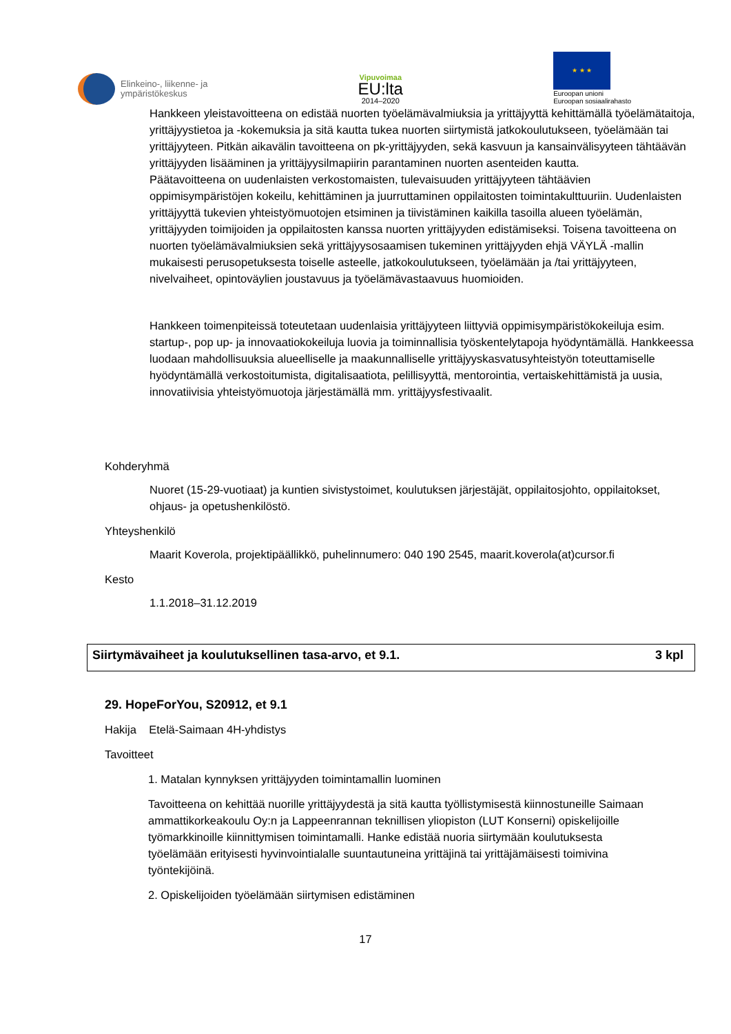Elinkeino-, liikenne- ja
ympäristökeskus
Vipuvoimaa
EU:lta
2014–2020
★ ★ ★
Euroopan unioni
Euroopan sosiaalirahasto
Hankkeen yleistavoitteena on edistää nuorten työelämävalmiuksia ja yrittäjyyttä kehittämällä työelämätaitoja, yrittäjyystietoa ja -kokemuksia ja sitä kautta tukea nuorten siirtymistä jatkokoulutukseen, työelämään tai yrittäjyyteen. Pitkän aikavälin tavoitteena on pk-yrittäjyyden, sekä kasvuun ja kansainvälisyyteen tähtäävän yrittäjyyden lisääminen ja yrittäjyysilmapiirin parantaminen nuorten asenteiden kautta.
Päätavoitteena on uudenlaisten verkostomaisten, tulevaisuuden yrittäjyyteen tähtäävien oppimisympäristöjen kokeilu, kehittäminen ja juurruttaminen oppilaitosten toimintakulttuuriin. Uudenlaisten yrittäjyyttä tukevien yhteistyömuotojen etsiminen ja tiivistäminen kaikilla tasoilla alueen työelämän, yrittäjyyden toimijoiden ja oppilaitosten kanssa nuorten yrittäjyyden edistämiseksi. Toisena tavoitteena on nuorten työelämävalmiuksien sekä yrittäjyysosaamisen tukeminen yrittäjyyden ehjä VÄYLÄ -mallin mukaisesti perusopetuksesta toiselle asteelle, jatkokoulutukseen, työelämään ja /tai yrittäjyyteen, nivelvaiheet, opintoväylien joustavuus ja työelämävastaavuus huomioiden.
Hankkeen toimenpiteissä toteutetaan uudenlaisia yrittäjyyteen liittyviä oppimisympäristökokeiluja esim. startup-, pop up- ja innovaatiokokeiluja luovia ja toiminnallisia työskentelytapoja hyödyntämällä. Hankkeessa luodaan mahdollisuuksia alueelliselle ja maakunnalliselle yrittäjyyskasvatusyhteistyön toteuttamiselle hyödyntämällä verkostoitumista, digitalisaatiota, pelillisyyttä, mentorointia, vertaiskehittämistä ja uusia, innovatiivisia yhteistyömuotoja järjestämällä mm. yrittäjyysfestivaalit.
Kohderyhmä
Nuoret (15-29-vuotiaat) ja kuntien sivistystoimet, koulutuksen järjestäjät, oppilaitosjohto, oppilaitokset, ohjaus- ja opetushenkilöstö.
Yhteyshenkilö
Maarit Koverola, projektipäällikkö, puhelinnumero: 040 190 2545, maarit.koverola(at)cursor.fi
Kesto
1.1.2018–31.12.2019
Siirtymävaiheet ja koulutuksellinen tasa-arvo, et 9.1. 3 kpl
29. HopeForYou, S20912, et 9.1
Hakija Etelä-Saimaan 4H-yhdistys
Tavoitteet
1. Matalan kynnyksen yrittäjyyden toimintamallin luominen
Tavoitteena on kehittää nuorille yrittäjyydestä ja sitä kautta työllistymisestä kiinnostuneille Saimaan ammattikorkeakoulu Oy:n ja Lappeenrannan teknillisen yliopiston (LUT Konserni) opiskelijoille työmarkkinoille kiinnittymisen toimintamalli. Hanke edistää nuoria siirtymään koulutuksesta työelämään erityisesti hyvinvointialalle suuntautuneina yrittäjinä tai yrittäjämäisesti toimivina työntekijöinä.
2. Opiskelijoiden työelämään siirtymisen edistäminen
17